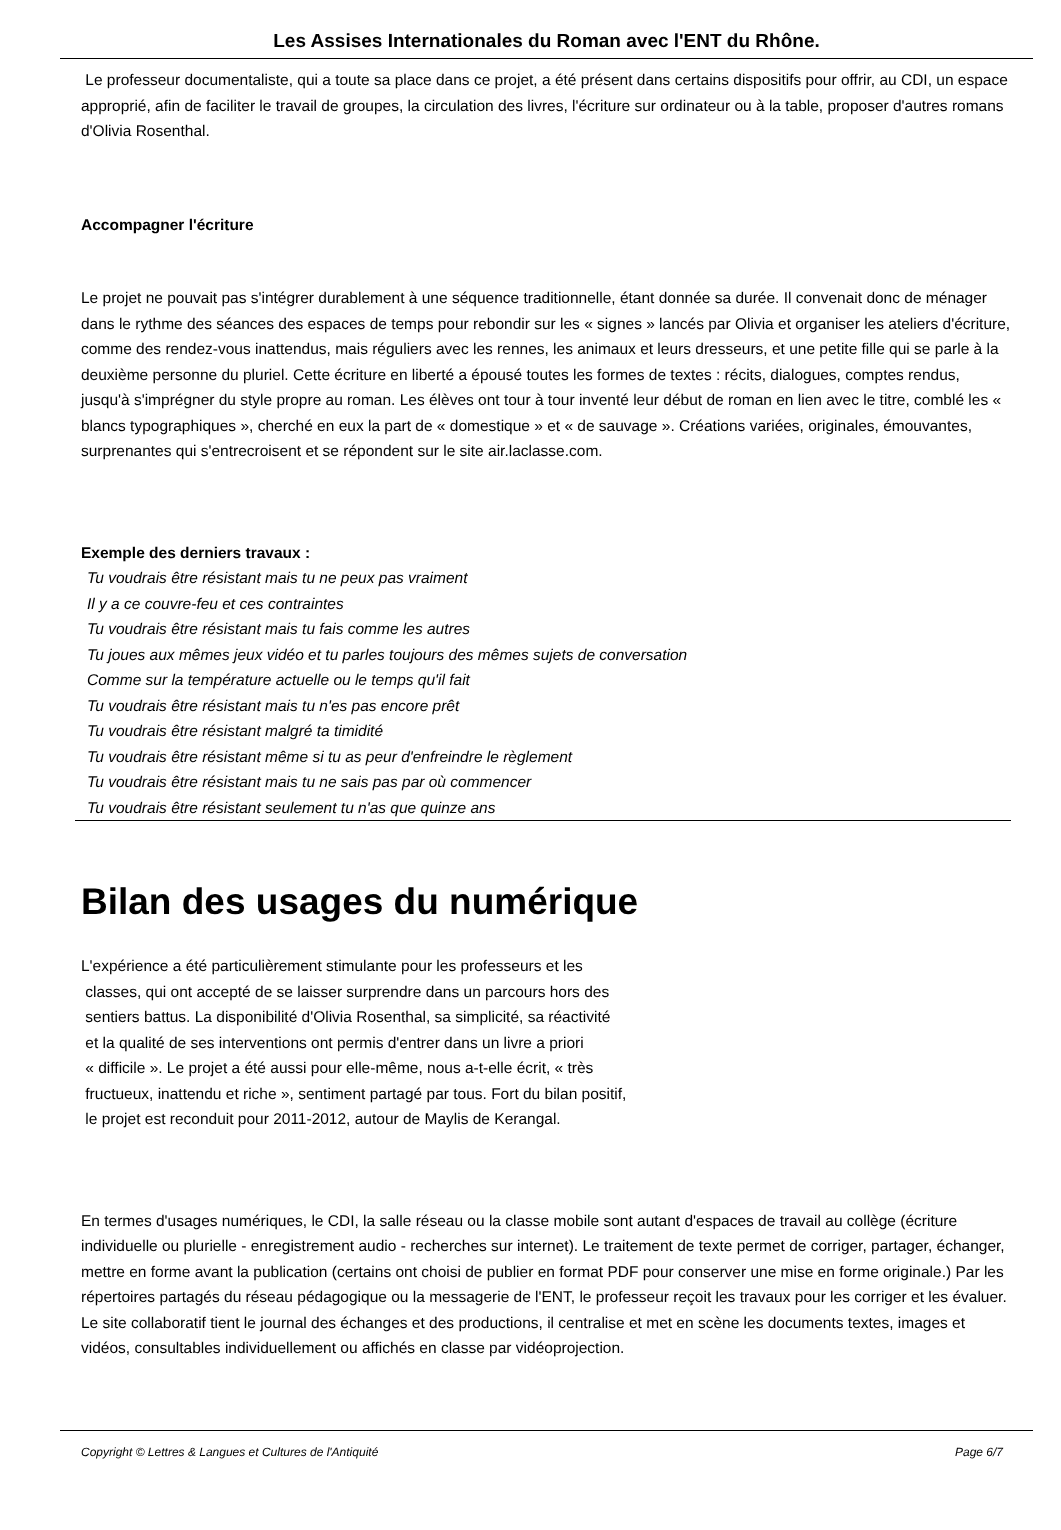Les Assises Internationales du Roman avec l'ENT du Rhône.
Le professeur documentaliste, qui a toute sa place dans ce projet, a été présent dans certains dispositifs pour offrir, au CDI, un espace approprié, afin de faciliter le travail de groupes, la circulation des livres, l'écriture sur ordinateur ou à la table, proposer d'autres romans d'Olivia Rosenthal.
Accompagner l'écriture
Le projet ne pouvait pas s'intégrer durablement à une séquence traditionnelle, étant donnée sa durée. Il convenait donc de ménager dans le rythme des séances des espaces de temps pour rebondir sur les « signes » lancés par Olivia et organiser les ateliers d'écriture, comme des rendez-vous inattendus, mais réguliers avec les rennes, les animaux et leurs dresseurs, et une petite fille qui se parle à la deuxième personne du pluriel. Cette écriture en liberté a épousé toutes les formes de textes : récits, dialogues, comptes rendus, jusqu'à s'imprégner du style propre au roman. Les élèves ont tour à tour inventé leur début de roman en lien avec le titre, comblé les « blancs typographiques », cherché en eux la part de « domestique » et « de sauvage ». Créations variées, originales, émouvantes, surprenantes qui s'entrecroisent et se répondent sur le site air.laclasse.com.
Exemple des derniers travaux :
Tu voudrais être résistant mais tu ne peux pas vraiment
Il y a ce couvre-feu et ces contraintes
Tu voudrais être résistant mais tu fais comme les autres
Tu joues aux mêmes jeux vidéo et tu parles toujours des mêmes sujets de conversation
Comme sur la température actuelle ou le temps qu'il fait
Tu voudrais être résistant mais tu n'es pas encore prêt
Tu voudrais être résistant malgré ta timidité
Tu voudrais être résistant même si tu as peur d'enfreindre le règlement
Tu voudrais être résistant mais tu ne sais pas par où commencer
Tu voudrais être résistant seulement tu n'as que quinze ans
Bilan des usages du numérique
L'expérience a été particulièrement stimulante pour les professeurs et les
classes, qui ont accepté de se laisser surprendre dans un parcours hors des
sentiers battus. La disponibilité d'Olivia Rosenthal, sa simplicité, sa réactivité
et la qualité de ses interventions ont permis d'entrer dans un livre a priori
« difficile ». Le projet a été aussi pour elle-même, nous a-t-elle écrit, « très
fructueux, inattendu et riche », sentiment partagé par tous. Fort du bilan positif,
le projet est reconduit pour 2011-2012, autour de Maylis de Kerangal.
En termes d'usages numériques, le CDI, la salle réseau ou la classe mobile sont autant d'espaces de travail au collège (écriture individuelle ou plurielle - enregistrement audio - recherches sur internet). Le traitement de texte permet de corriger, partager, échanger, mettre en forme avant la publication (certains ont choisi de publier en format PDF pour conserver une mise en forme originale.) Par les répertoires partagés du réseau pédagogique ou la messagerie de l'ENT, le professeur reçoit les travaux pour les corriger et les évaluer. Le site collaboratif tient le journal des échanges et des productions, il centralise et met en scène les documents textes, images et vidéos, consultables individuellement ou affichés en classe par vidéoprojection.
Copyright © Lettres & Langues et Cultures de l'Antiquité Page 6/7